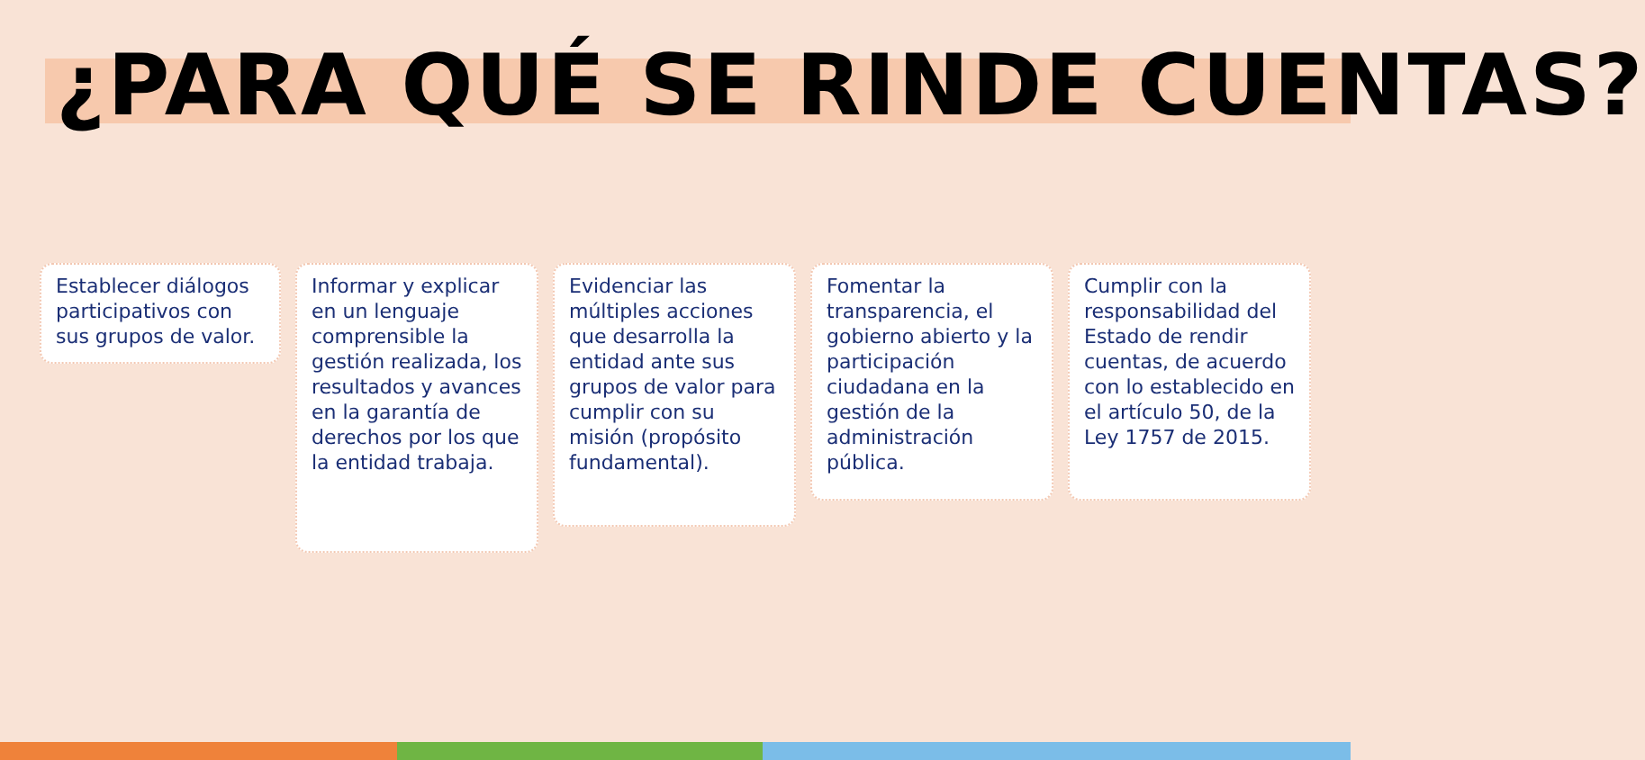¿PARA QUÉ SE RINDE CUENTAS?
Establecer diálogos participativos con sus grupos de valor.
Informar y explicar en un lenguaje comprensible la gestión realizada, los resultados y avances en la garantía de derechos por los que la entidad trabaja.
Evidenciar las múltiples acciones que desarrolla la entidad ante sus grupos de valor para cumplir con su misión (propósito fundamental).
Fomentar la transparencia, el gobierno abierto y la participación ciudadana en la gestión de la administración pública.
Cumplir con la responsabilidad del Estado de rendir cuentas, de acuerdo con lo establecido en el artículo 50, de la Ley 1757 de 2015.